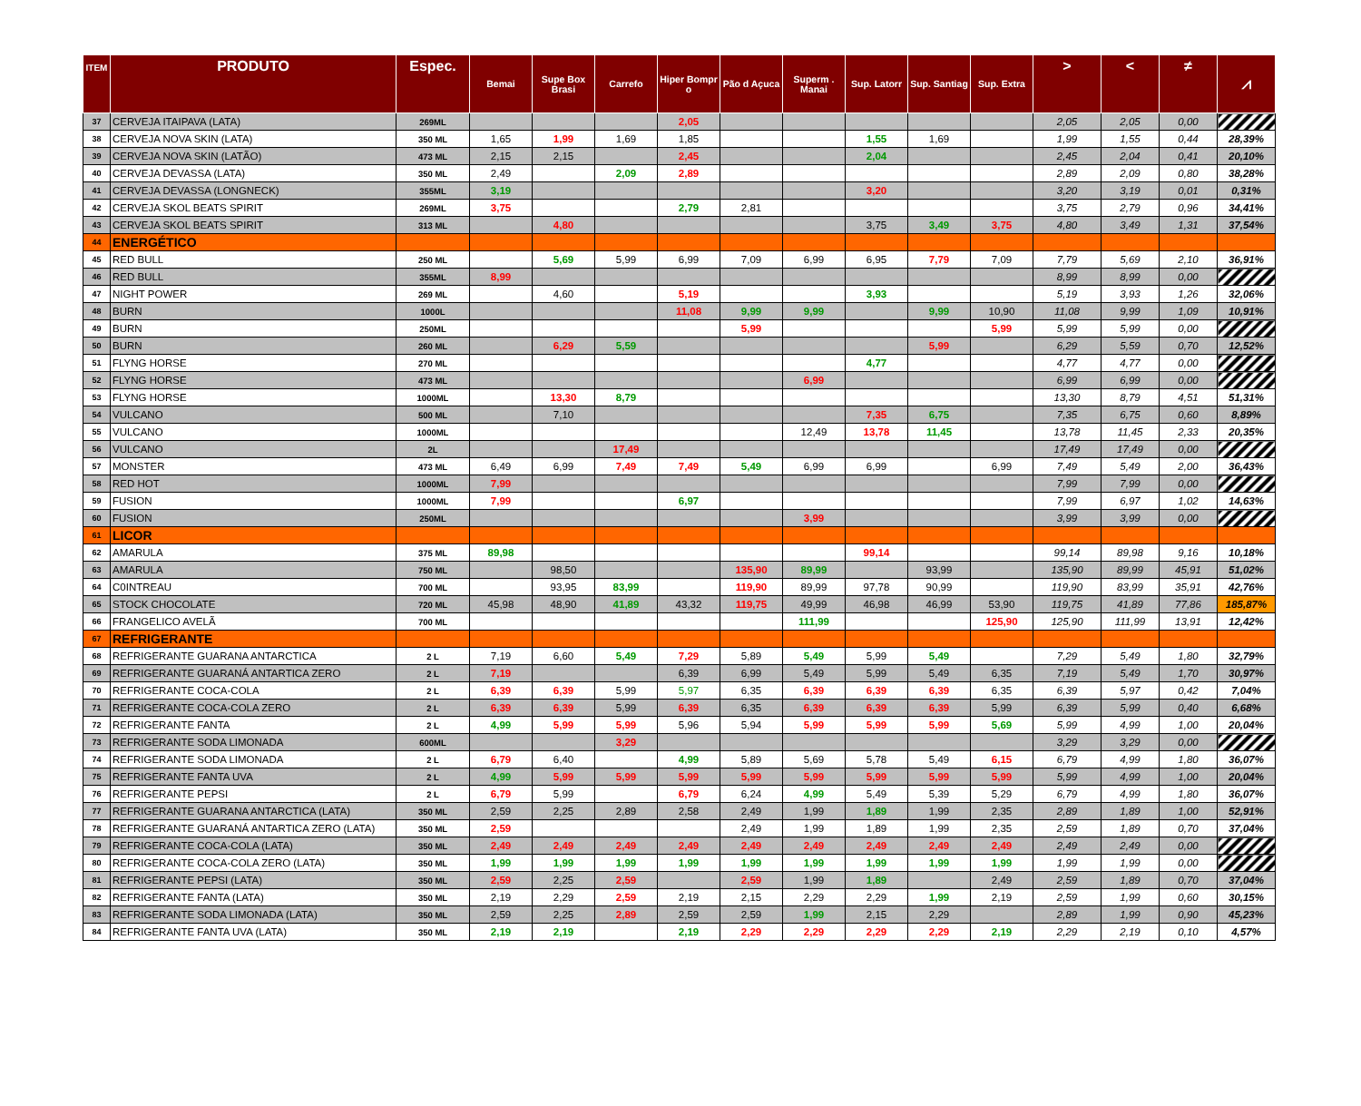| ITEM | PRODUTO | Espec. | Bemai | Supe Box Brasi | Carrefo | Hiper Bompr o | Pão d Açuca | Superm . Manai | Sup. Latorr | Sup. Santiag | Sup. Extra | > | < | ≠ | ⩘ |
| --- | --- | --- | --- | --- | --- | --- | --- | --- | --- | --- | --- | --- | --- | --- | --- |
| 37 | CERVEJA ITAIPAVA (LATA) | 269ML | | | | 2,05 | | | | | | 2,05 | 2,05 | 0,00 | |
| 38 | CERVEJA NOVA SKIN (LATA) | 350 ML | 1,65 | 1,99 | 1,69 | 1,85 | | | 1,55 | 1,69 | | 1,99 | 1,55 | 0,44 | 28,39% |
| 39 | CERVEJA NOVA SKIN (LATÃO) | 473 ML | 2,15 | 2,15 | | 2,45 | | | 2,04 | | | 2,45 | 2,04 | 0,41 | 20,10% |
| 40 | CERVEJA DEVASSA (LATA) | 350 ML | 2,49 | | 2,09 | 2,89 | | | | | | 2,89 | 2,09 | 0,80 | 38,28% |
| 41 | CERVEJA DEVASSA (LONGNECK) | 355ML | 3,19 | | | | | | 3,20 | | | 3,20 | 3,19 | 0,01 | 0,31% |
| 42 | CERVEJA SKOL BEATS SPIRIT | 269ML | 3,75 | | | 2,79 | 2,81 | | | | | 3,75 | 2,79 | 0,96 | 34,41% |
| 43 | CERVEJA SKOL BEATS SPIRIT | 313 ML | | 4,80 | | | | | 3,75 | 3,49 | 3,75 | 4,80 | 3,49 | 1,31 | 37,54% |
| 44 | ENERGÉTICO | | | | | | | | | | | | | | |
| 45 | RED BULL | 250 ML | | 5,69 | 5,99 | 6,99 | 7,09 | 6,99 | 6,95 | 7,79 | 7,09 | 7,79 | 5,69 | 2,10 | 36,91% |
| 46 | RED BULL | 355ML | 8,99 | | | | | | | | | 8,99 | 8,99 | 0,00 | |
| 47 | NIGHT POWER | 269 ML | | 4,60 | | 5,19 | | | 3,93 | | | 5,19 | 3,93 | 1,26 | 32,06% |
| 48 | BURN | 1000L | | | | 11,08 | 9,99 | 9,99 | | 9,99 | 10,90 | 11,08 | 9,99 | 1,09 | 10,91% |
| 49 | BURN | 250ML | | | | | 5,99 | | | | 5,99 | 5,99 | 5,99 | 0,00 | |
| 50 | BURN | 260 ML | | 6,29 | 5,59 | | | | | 5,99 | | 6,29 | 5,59 | 0,70 | 12,52% |
| 51 | FLYNG HORSE | 270 ML | | | | | | | 4,77 | | | 4,77 | 4,77 | 0,00 | |
| 52 | FLYNG HORSE | 473 ML | | | | | | 6,99 | | | | 6,99 | 6,99 | 0,00 | |
| 53 | FLYNG HORSE | 1000ML | | 13,30 | 8,79 | | | | | | | 13,30 | 8,79 | 4,51 | 51,31% |
| 54 | VULCANO | 500 ML | | 7,10 | | | | | 7,35 | 6,75 | | 7,35 | 6,75 | 0,60 | 8,89% |
| 55 | VULCANO | 1000ML | | | | | | 12,49 | 13,78 | 11,45 | | 13,78 | 11,45 | 2,33 | 20,35% |
| 56 | VULCANO | 2L | | | 17,49 | | | | | | | 17,49 | 17,49 | 0,00 | |
| 57 | MONSTER | 473 ML | 6,49 | 6,99 | 7,49 | 7,49 | 5,49 | 6,99 | 6,99 | | 6,99 | 7,49 | 5,49 | 2,00 | 36,43% |
| 58 | RED HOT | 1000ML | 7,99 | | | | | | | | | 7,99 | 7,99 | 0,00 | |
| 59 | FUSION | 1000ML | 7,99 | | | 6,97 | | | | | | 7,99 | 6,97 | 1,02 | 14,63% |
| 60 | FUSION | 250ML | | | | | | 3,99 | | | | 3,99 | 3,99 | 0,00 | |
| 61 | LICOR | | | | | | | | | | | | | | |
| 62 | AMARULA | 375 ML | 89,98 | | | | | | 99,14 | | | 99,14 | 89,98 | 9,16 | 10,18% |
| 63 | AMARULA | 750 ML | | 98,50 | | | 135,90 | 89,99 | | 93,99 | | 135,90 | 89,99 | 45,91 | 51,02% |
| 64 | C0INTREAU | 700 ML | | 93,95 | 83,99 | | 119,90 | 89,99 | 97,78 | 90,99 | | 119,90 | 83,99 | 35,91 | 42,76% |
| 65 | STOCK CHOCOLATE | 720 ML | 45,98 | 48,90 | 41,89 | 43,32 | 119,75 | 49,99 | 46,98 | 46,99 | 53,90 | 119,75 | 41,89 | 77,86 | 185,87% |
| 66 | FRANGELICO AVELÃ | 700 ML | | | | | | 111,99 | | | 125,90 | 125,90 | 111,99 | 13,91 | 12,42% |
| 67 | REFRIGERANTE | | | | | | | | | | | | | | |
| 68 | REFRIGERANTE GUARANA ANTARCTICA | 2 L | 7,19 | 6,60 | 5,49 | 7,29 | 5,89 | 5,49 | 5,99 | 5,49 | | 7,29 | 5,49 | 1,80 | 32,79% |
| 69 | REFRIGERANTE GUARANÁ ANTARTICA ZERO | 2 L | 7,19 | | | 6,39 | 6,99 | 5,49 | 5,99 | 5,49 | 6,35 | 7,19 | 5,49 | 1,70 | 30,97% |
| 70 | REFRIGERANTE COCA-COLA | 2 L | 6,39 | 6,39 | 5,99 | 5,97 | 6,35 | 6,39 | 6,39 | 6,39 | 6,35 | 6,39 | 5,97 | 0,42 | 7,04% |
| 71 | REFRIGERANTE COCA-COLA ZERO | 2 L | 6,39 | 6,39 | 5,99 | 6,39 | 6,35 | 6,39 | 6,39 | 6,39 | 5,99 | 6,39 | 5,99 | 0,40 | 6,68% |
| 72 | REFRIGERANTE FANTA | 2 L | 4,99 | 5,99 | 5,99 | 5,96 | 5,94 | 5,99 | 5,99 | 5,99 | 5,69 | 5,99 | 4,99 | 1,00 | 20,04% |
| 73 | REFRIGERANTE SODA LIMONADA | 600ML | | | 3,29 | | | | | | | 3,29 | 3,29 | 0,00 | |
| 74 | REFRIGERANTE SODA LIMONADA | 2 L | 6,79 | 6,40 | | 4,99 | 5,89 | 5,69 | 5,78 | 5,49 | 6,15 | 6,79 | 4,99 | 1,80 | 36,07% |
| 75 | REFRIGERANTE FANTA UVA | 2 L | 4,99 | 5,99 | 5,99 | 5,99 | 5,99 | 5,99 | 5,99 | 5,99 | 5,99 | 5,99 | 4,99 | 1,00 | 20,04% |
| 76 | REFRIGERANTE PEPSI | 2 L | 6,79 | 5,99 | | 6,79 | 6,24 | 4,99 | 5,49 | 5,39 | 5,29 | 6,79 | 4,99 | 1,80 | 36,07% |
| 77 | REFRIGERANTE GUARANA ANTARCTICA (LATA) | 350 ML | 2,59 | 2,25 | 2,89 | 2,58 | 2,49 | 1,99 | 1,89 | 1,99 | 2,35 | 2,89 | 1,89 | 1,00 | 52,91% |
| 78 | REFRIGERANTE GUARANÁ ANTARTICA ZERO (LATA) | 350 ML | 2,59 | | | | 2,49 | 1,99 | 1,89 | 1,99 | 2,35 | 2,59 | 1,89 | 0,70 | 37,04% |
| 79 | REFRIGERANTE COCA-COLA (LATA) | 350 ML | 2,49 | 2,49 | 2,49 | 2,49 | 2,49 | 2,49 | 2,49 | 2,49 | 2,49 | 2,49 | 2,49 | 0,00 | |
| 80 | REFRIGERANTE COCA-COLA ZERO (LATA) | 350 ML | 1,99 | 1,99 | 1,99 | 1,99 | 1,99 | 1,99 | 1,99 | 1,99 | 1,99 | 1,99 | 1,99 | 0,00 | |
| 81 | REFRIGERANTE PEPSI (LATA) | 350 ML | 2,59 | 2,25 | 2,59 | | 2,59 | 1,99 | 1,89 | | 2,49 | 2,59 | 1,89 | 0,70 | 37,04% |
| 82 | REFRIGERANTE FANTA (LATA) | 350 ML | 2,19 | 2,29 | 2,59 | 2,19 | 2,15 | 2,29 | 2,29 | 1,99 | 2,19 | 2,59 | 1,99 | 0,60 | 30,15% |
| 83 | REFRIGERANTE SODA LIMONADA (LATA) | 350 ML | 2,59 | 2,25 | 2,89 | 2,59 | 2,59 | 1,99 | 2,15 | 2,29 | | 2,89 | 1,99 | 0,90 | 45,23% |
| 84 | REFRIGERANTE FANTA UVA (LATA) | 350 ML | 2,19 | 2,19 | | 2,19 | 2,29 | 2,29 | 2,29 | 2,29 | 2,19 | 2,29 | 2,19 | 0,10 | 4,57% |